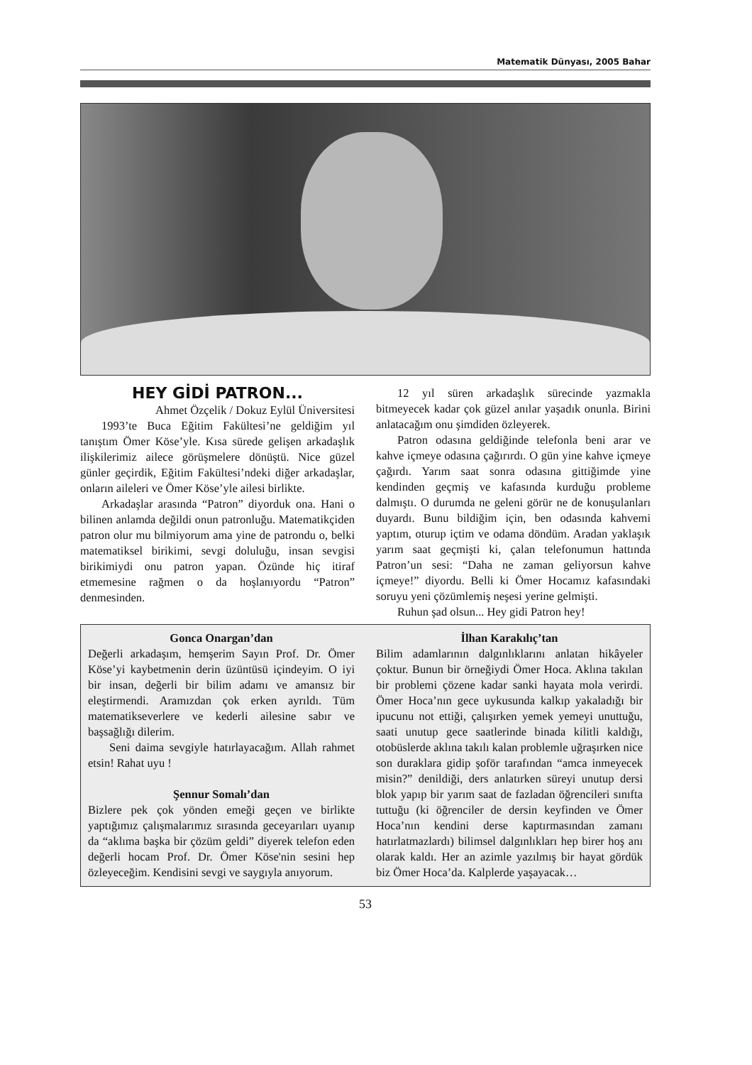Matematik Dünyası, 2005 Bahar
HEY GİDİ PATRON...
Ahmet Özçelik / Dokuz Eylül Üniversitesi
1993’te Buca Eğitim Fakültesi’ne geldiğim yıl tanıştım Ömer Köse’yle. Kısa sürede gelişen arkadaşlık ilişkilerimiz ailece görüşmelere dönüştü. Nice güzel günler geçirdik, Eğitim Fakültesi’ndeki diğer arkadaşlar, onların aileleri ve Ömer Köse’yle ailesi birlikte.
Arkadaşlar arasında “Patron” diyorduk ona. Hani o bilinen anlamda değildi onun patronluğu. Matematikçiden patron olur mu bilmiyorum ama yine de patrondu o, belki matematiksel birikimi, sevgi doluluğu, insan sevgisi birikimiydi onu patron yapan. Özünde hiç itiraf etmemesine rağmen o da hoşlanıyordu “Patron” denmesinden.
12 yıl süren arkadaşlık sürecinde yazmakla bitmeyecek kadar çok güzel anılar yaşadık onunla. Birini anlatacağım onu şimdiden özleyerek.
Patron odasına geldiğinde telefonla beni arar ve kahve içmeye odasına çağırırdı. O gün yine kahve içmeye çağırdı. Yarım saat sonra odasına gittiğimde yine kendinden geçmiş ve kafasında kurduğu probleme dalmıştı. O durumda ne geleni görür ne de konuşulanları duyardı. Bunu bildiğim için, ben odasında kahvemi yaptım, oturup içtim ve odama döndüm. Aradan yaklaşık yarım saat geçmişti ki, çalan telefonumun hattında Patron’un sesi: “Daha ne zaman geliyorsun kahve içmeye!” diyordu. Belli ki Ömer Hocamız kafasındaki soruyu yeni çözümlemiş neşesi yerine gelmişti.
Ruhun şad olsun... Hey gidi Patron hey!
Gonca Onargan’dan
Değerli arkadaşım, hemşerim Sayın Prof. Dr. Ömer Köse’yi kaybetmenin derin üzüntüsü içindeyim. O iyi bir insan, değerli bir bilim adamı ve amansız bir eleştirmendi. Aramızdan çok erken ayrıldı. Tüm matematikseverlere ve kederli ailesine sabır ve başsağlığı dilerim.
Seni daima sevgiyle hatırlayacağım. Allah rahmet etsin! Rahat uyu !
Şennur Somalı’dan
Bizlere pek çok yönden emeği geçen ve birlikte yaptığımız çalışmalarımız sırasında geceyarıları uyanıp da “aklıma başka bir çözüm geldi” diyerek telefon eden değerli hocam Prof. Dr. Ömer Köse'nin sesini hep özleyeceğim. Kendisini sevgi ve saygıyla anıyorum.
İlhan Karakılıç’tan
Bilim adamlarının dalgınlıklarını anlatan hikâyeler çoktur. Bunun bir örneğiydi Ömer Hoca. Aklına takılan bir problemi çözene kadar sanki hayata mola verirdi. Ömer Hoca’nın gece uykusunda kalkıp yakaladığı bir ipucunu not ettiği, çalışırken yemek yemeyi unuttuğu, saati unutup gece saatlerinde binada kilitli kaldığı, otobüslerde aklına takılı kalan problemle uğraşırken nice son duraklara gidip şoför tarafından “amca inmeyecek misin?” denildiği, ders anlatırken süreyi unutup dersi blok yapıp bir yarım saat de fazladan öğrencileri sınıfta tuttuğu (ki öğrenciler de dersin keyfinden ve Ömer Hoca’nın kendini derse kaptırmasından zamanı hatırlatmazlardı) bilimsel dalgınlıkları hep birer hoş anı olarak kaldı. Her an azimle yazılmış bir hayat gördük biz Ömer Hoca’da. Kalplerde yaşayacak…
53